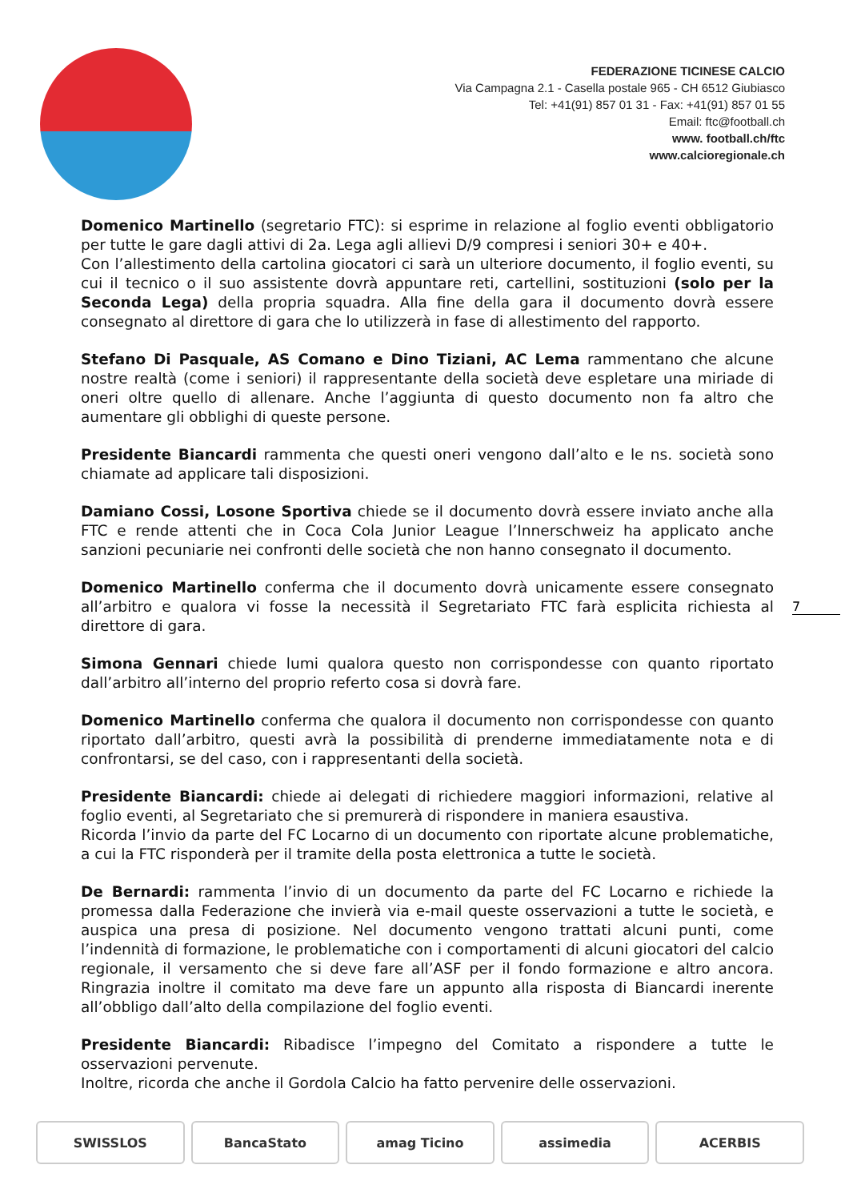FEDERAZIONE TICINESE CALCIO
Via Campagna 2.1 - Casella postale 965 - CH 6512 Giubiasco
Tel: +41(91) 857 01 31 - Fax: +41(91) 857 01 55
Email: ftc@football.ch
www. football.ch/ftc
www.calcioregionale.ch
Domenico Martinello (segretario FTC): si esprime in relazione al foglio eventi obbligatorio per tutte le gare dagli attivi di 2a. Lega agli allievi D/9 compresi i seniori 30+ e 40+.
Con l’allestimento della cartolina giocatori ci sarà un ulteriore documento, il foglio eventi, su cui il tecnico o il suo assistente dovrà appuntare reti, cartellini, sostituzioni (solo per la Seconda Lega) della propria squadra. Alla fine della gara il documento dovrà essere consegnato al direttore di gara che lo utilizzerà in fase di allestimento del rapporto.
Stefano Di Pasquale, AS Comano e Dino Tiziani, AC Lema rammentano che alcune nostre realtà (come i seniori) il rappresentante della società deve espletare una miriade di oneri oltre quello di allenare. Anche l’aggiunta di questo documento non fa altro che aumentare gli obblighi di queste persone.
Presidente Biancardi rammenta che questi oneri vengono dall’alto e le ns. società sono chiamate ad applicare tali disposizioni.
Damiano Cossi, Losone Sportiva chiede se il documento dovrà essere inviato anche alla FTC e rende attenti che in Coca Cola Junior League l’Innerschweiz ha applicato anche sanzioni pecuniarie nei confronti delle società che non hanno consegnato il documento.
Domenico Martinello conferma che il documento dovrà unicamente essere consegnato all’arbitro e qualora vi fosse la necessità il Segretariato FTC farà esplicita richiesta al direttore di gara.
Simona Gennari chiede lumi qualora questo non corrispondesse con quanto riportato dall’arbitro all’interno del proprio referto cosa si dovrà fare.
Domenico Martinello conferma che qualora il documento non corrispondesse con quanto riportato dall’arbitro, questi avrà la possibilità di prenderne immediatamente nota e di confrontarsi, se del caso, con i rappresentanti della società.
Presidente Biancardi: chiede ai delegati di richiedere maggiori informazioni, relative al foglio eventi, al Segretariato che si premurerà di rispondere in maniera esaustiva.
Ricorda l’invio da parte del FC Locarno di un documento con riportate alcune problematiche, a cui la FTC risponderà per il tramite della posta elettronica a tutte le società.
De Bernardi: rammenta l’invio di un documento da parte del FC Locarno e richiede la promessa dalla Federazione che invierà via e-mail queste osservazioni a tutte le società, e auspica una presa di posizione. Nel documento vengono trattati alcuni punti, come l’indennità di formazione, le problematiche con i comportamenti di alcuni giocatori del calcio regionale, il versamento che si deve fare all’ASF per il fondo formazione e altro ancora. Ringrazia inoltre il comitato ma deve fare un appunto alla risposta di Biancardi inerente all’obbligo dall’alto della compilazione del foglio eventi.
Presidente Biancardi: Ribadisce l’impegno del Comitato a rispondere a tutte le osservazioni pervenute.
Inoltre, ricorda che anche il Gordola Calcio ha fatto pervenire delle osservazioni.
7
SWISSLOS BancaStato amag Ticino assimedia ACERBIS